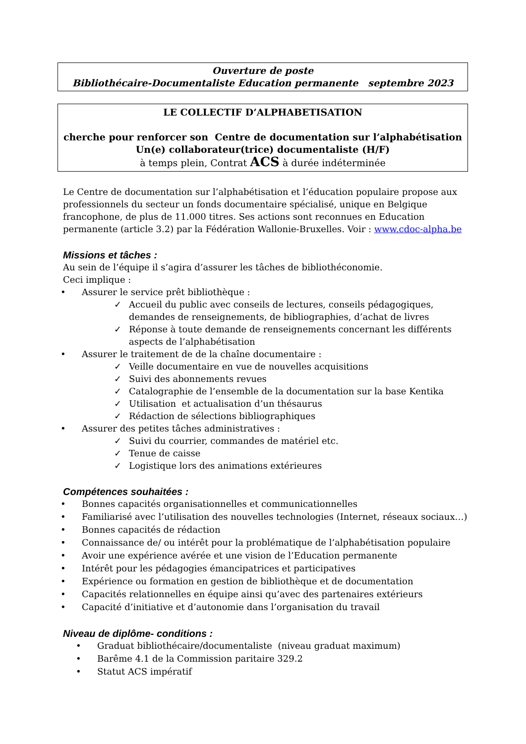Ouverture de poste
Bibliothécaire-Documentaliste Education permanente septembre 2023
LE COLLECTIF D’ALPHABETISATION
cherche pour renforcer son Centre de documentation sur l’alphabétisation
Un(e) collaborateur(trice) documentaliste (H/F)
à temps plein, Contrat ACS à durée indéterminée
Le Centre de documentation sur l’alphabétisation et l’éducation populaire propose aux professionnels du secteur un fonds documentaire spécialisé, unique en Belgique francophone, de plus de 11.000 titres. Ses actions sont reconnues en Education permanente (article 3.2) par la Fédération Wallonie-Bruxelles. Voir : www.cdoc-alpha.be
Missions et tâches :
Au sein de l’équipe il s’agira d’assurer les tâches de bibliothéconomie.
Ceci implique :
• Assurer le service prêt bibliothèque :
✓ Accueil du public avec conseils de lectures, conseils pédagogiques, demandes de renseignements, de bibliographies, d’achat de livres
✓ Réponse à toute demande de renseignements concernant les différents aspects de l’alphabétisation
• Assurer le traitement de de la chaîne documentaire :
✓ Veille documentaire en vue de nouvelles acquisitions
✓ Suivi des abonnements revues
✓ Catalographie de l’ensemble de la documentation sur la base Kentika
✓ Utilisation et actualisation d’un thésaurus
✓ Rédaction de sélections bibliographiques
• Assurer des petites tâches administratives :
✓ Suivi du courrier, commandes de matériel etc.
✓ Tenue de caisse
✓ Logistique lors des animations extérieures
Compétences souhaitées :
• Bonnes capacités organisationnelles et communicationnelles
• Familiarisé avec l’utilisation des nouvelles technologies (Internet, réseaux sociaux…)
• Bonnes capacités de rédaction
• Connaissance de/ ou intérêt pour la problématique de l’alphabétisation populaire
• Avoir une expérience avérée et une vision de l’Education permanente
• Intérêt pour les pédagogies émancipatrices et participatives
• Expérience ou formation en gestion de bibliothèque et de documentation
• Capacités relationnelles en équipe ainsi qu’avec des partenaires extérieurs
• Capacité d’initiative et d’autonomie dans l’organisation du travail
Niveau de diplôme- conditions :
• Graduat bibliothécaire/documentaliste (niveau graduat maximum)
• Barême 4.1 de la Commission paritaire 329.2
• Statut ACS impératif